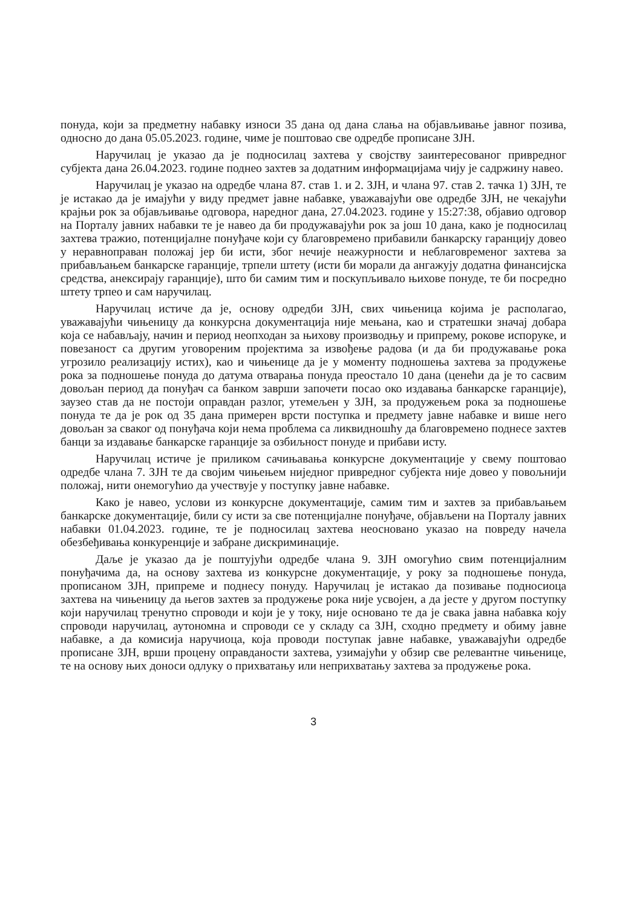понуда, који за предметну набавку износи 35 дана од дана слања на објављивање јавног позива, односно до дана 05.05.2023. године, чиме је поштовао све одредбе прописане ЗЈН.
Наручилац је указао да је подносилац захтева у својству заинтересованог привредног субјекта дана 26.04.2023. године поднео захтев за додатним информацијама чију је садржину навео.
Наручилац је указао на одредбе члана 87. став 1. и 2. ЗЈН, и члана 97. став 2. тачка 1) ЗЈН, те је истакао да је имајући у виду предмет јавне набавке, уважавајући ове одредбе ЗЈН, не чекајући крајњи рок за објављивање одговора, наредног дана, 27.04.2023. године у 15:27:38, објавио одговор на Порталу јавних набавки те је навео да би продужавајући рок за још 10 дана, како је подносилац захтева тражио, потенцијалне понуђаче који су благовремено прибавили банкарску гаранцију довео у неравноправан положај јер би исти, због нечије неажурности и неблаговременог захтева за прибављањем банкарске гаранције, трпели штету (исти би морали да ангажују додатна финансијска средства, анексирају гаранције), што би самим тим и поскупљивало њихове понуде, те би посредно штету трпео и сам наручилац.
Наручилац истиче да је, основу одредби ЗЈН, свих чињеница којима је располагао, уважавајући чињеницу да конкурсна документација није мењана, као и стратешки значај добара која се набављају, начин и период неопходан за њихову производњу и припрему, рокове испоруке, и повезаност са другим уговореним пројектима за извођење радова (и да би продужавање рока угрозило реализацију истих), као и чињенице да је у моменту подношења захтева за продужење рока за подношење понуда до датума отварања понуда преостало 10 дана (ценећи да је то сасвим довољан период да понуђач са банком заврши започети посао око издавања банкарске гаранције), заузео став да не постоји оправдан разлог, утемељен у ЗЈН, за продужењем рока за подношење понуда те да је рок од 35 дана примерен врсти поступка и предмету јавне набавке и више него довољан за сваког од понуђача који нема проблема са ликвидношћу да благовремено поднесе захтев банци за издавање банкарске гаранције за озбиљност понуде и прибави исту.
Наручилац истиче је приликом сачињавања конкурсне документације у свему поштовао одредбе члана 7. ЗЈН те да својим чињењем ниједног привредног субјекта није довео у повољнији положај, нити онемогућио да учествује у поступку јавне набавке.
Како је навео, услови из конкурсне документације, самим тим и захтев за прибављањем банкарске документације, били су исти за све потенцијалне понуђаче, објављени на Порталу јавних набавки 01.04.2023. године, те је подносилац захтева неосновано указао на повреду начела обезбеђивања конкуренције и забране дискриминације.
Даље је указао да је поштујући одредбе члана 9. ЗЈН омогућио свим потенцијалним понуђачима да, на основу захтева из конкурсне документације, у року за подношење понуда, прописаном ЗЈН, припреме и поднесу понуду. Наручилац је истакао да позивање подносиоца захтева на чињеницу да његов захтев за продужење рока није усвојен, а да јесте у другом поступку који наручилац тренутно спроводи и који је у току, није основано те да је свака јавна набавка коју спроводи наручилац, аутономна и спроводи се у складу са ЗЈН, сходно предмету и обиму јавне набавке, а да комисија наручиоца, која проводи поступак јавне набавке, уважавајући одредбе прописане ЗЈН, врши процену оправданости захтева, узимајући у обзир све релевантне чињенице, те на основу њих доноси одлуку о прихватању или неприхватању захтева за продужење рока.
3